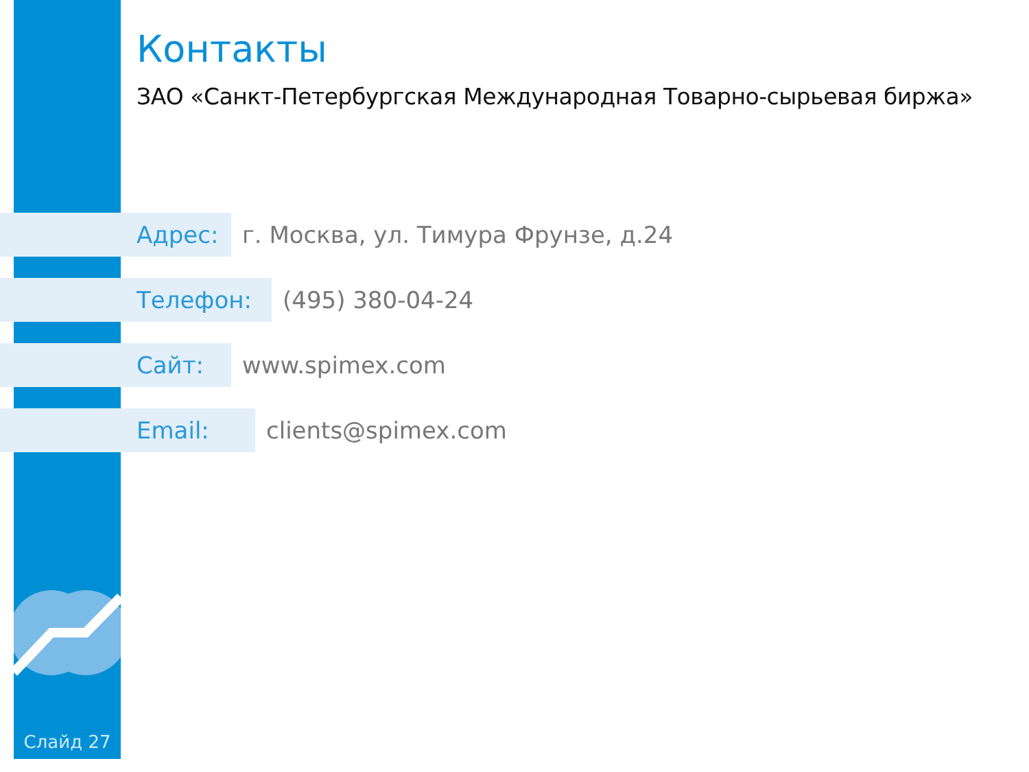Контакты
ЗАО «Санкт-Петербургская Международная Товарно-сырьевая биржа»
Адрес:
г. Москва, ул. Тимура Фрунзе, д.24
Телефон:
(495) 380-04-24
Сайт:
www.spimex.com
Email:
clients@spimex.com
Слайд 27